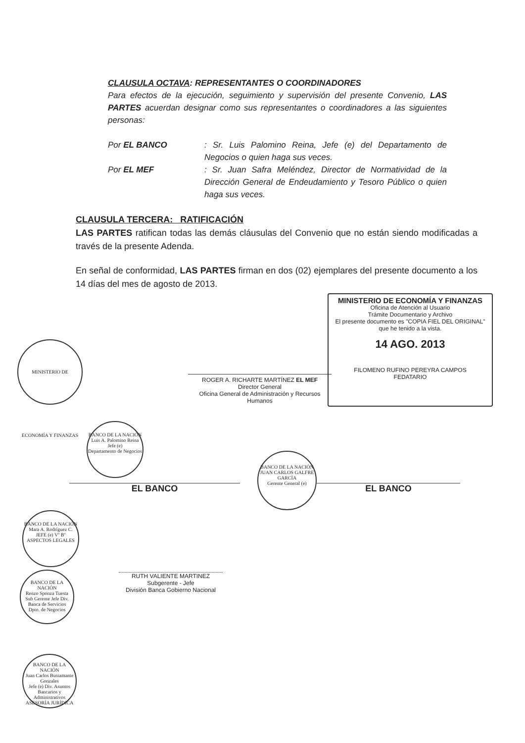CLAUSULA OCTAVA: REPRESENTANTES O COORDINADORES
Para efectos de la ejecución, seguimiento y supervisión del presente Convenio, LAS PARTES acuerdan designar como sus representantes o coordinadores a las siguientes personas:
Por EL BANCO : Sr. Luis Palomino Reina, Jefe (e) del Departamento de Negocios o quien haga sus veces.
Por EL MEF : Sr. Juan Safra Meléndez, Director de Normatividad de la Dirección General de Endeudamiento y Tesoro Público o quien haga sus veces.
CLAUSULA TERCERA: RATIFICACIÓN
LAS PARTES ratifican todas las demás cláusulas del Convenio que no están siendo modificadas a través de la presente Adenda.
En señal de conformidad, LAS PARTES firman en dos (02) ejemplares del presente documento a los 14 días del mes de agosto de 2013.
MINISTERIO DE ECONOMÍA Y FINANZAS
Oficina de Atención al Usuario
Trámite Documentario y Archivo
El presente documento es "COPIA FIEL DEL ORIGINAL"
que he tenido a la vista.
14 AGO. 2013
FILOMENO RUFINO PEREYRA CAMPOS
FEDATARIO
ROGER A. RICHARTE MARTÍNEZ EL MEF
Director General
Oficina General de Administración y Recursos Humanos
MINISTERIO DE ECONOMÍA Y FINANZAS
BANCO DE LA NACIÓN
Luis A. Palomino Reina
Jefe (e)
Departamento de Negocios
EL BANCO
BANCO DE LA NACIÓN
JUAN CARLOS GALFRE GARCÍA
Gerente General (e)
EL BANCO
BANCO DE LA NACIÓN
Mara A. Rodríguez C.
JEFE (e) Vº Bº ASPECTOS LEGALES
RUTH VALIENTE MARTINEZ
Subgerente - Jefe
División Banca Gobierno Nacional
BANCO DE LA NACIÓN
Renzo Sponza Tuesta
Sub Gerente Jefe Div. Banca de Servicios
Dpto. de Negocios
BANCO DE LA NACIÓN
Juan Carlos Bustamante Gonzales
Jefe (e) Div. Asuntos Bancarios y Administrativos
ASESORÍA JURÍDICA